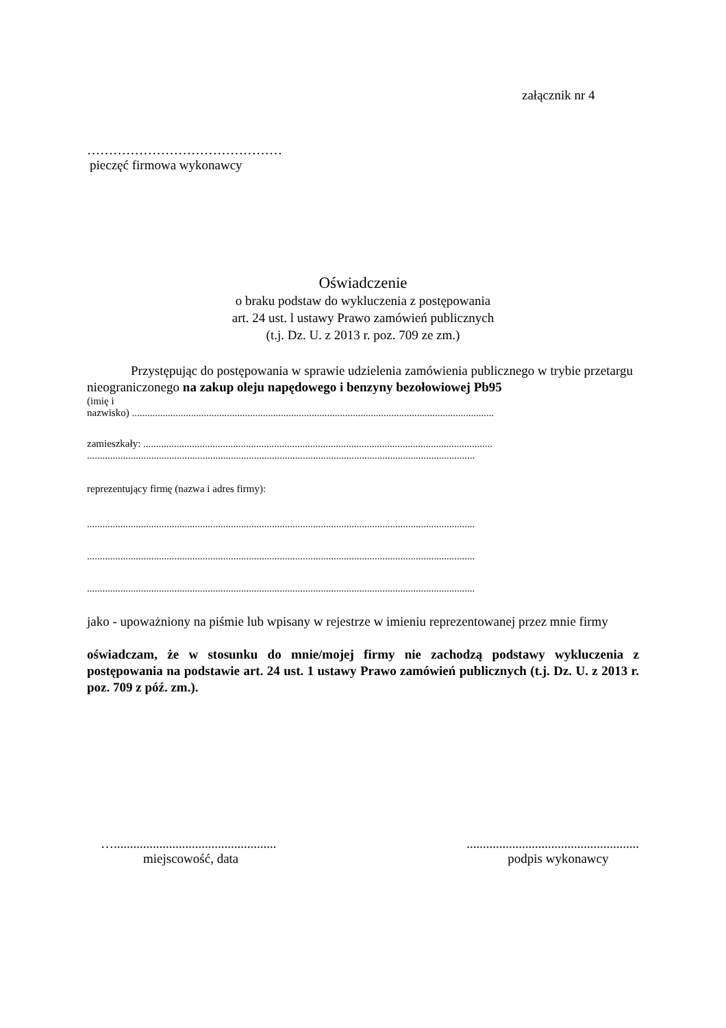załącznik nr 4
………………………………………
pieczęć firmowa wykonawcy
Oświadczenie
o braku podstaw do wykluczenia z postępowania
art. 24 ust. l ustawy Prawo zamówień publicznych
(t.j. Dz. U. z 2013 r. poz. 709 ze zm.)
Przystępując do postępowania w sprawie udzielenia zamówienia publicznego w trybie przetargu nieograniczonego na zakup oleju napędowego i benzyny bezołowiowej Pb95
(imię i
nazwisko) .............................................................................................................................................
zamieszkały: ........................................................................................................................................
.......................................................................................................................................................
reprezentujący firmę (nazwa i adres firmy):
.......................................................................................................................................................
.......................................................................................................................................................
.......................................................................................................................................................
jako - upoważniony na piśmie lub wpisany w rejestrze w imieniu reprezentowanej przez mnie firmy
oświadczam, że w stosunku do mnie/mojej firmy nie zachodzą podstawy wykluczenia z postępowania na podstawie art. 24 ust. 1 ustawy Prawo zamówień publicznych (t.j. Dz. U. z 2013 r. poz. 709 z póź. zm.).
…..................................................
miejscowość, data
.....................................................
podpis wykonawcy